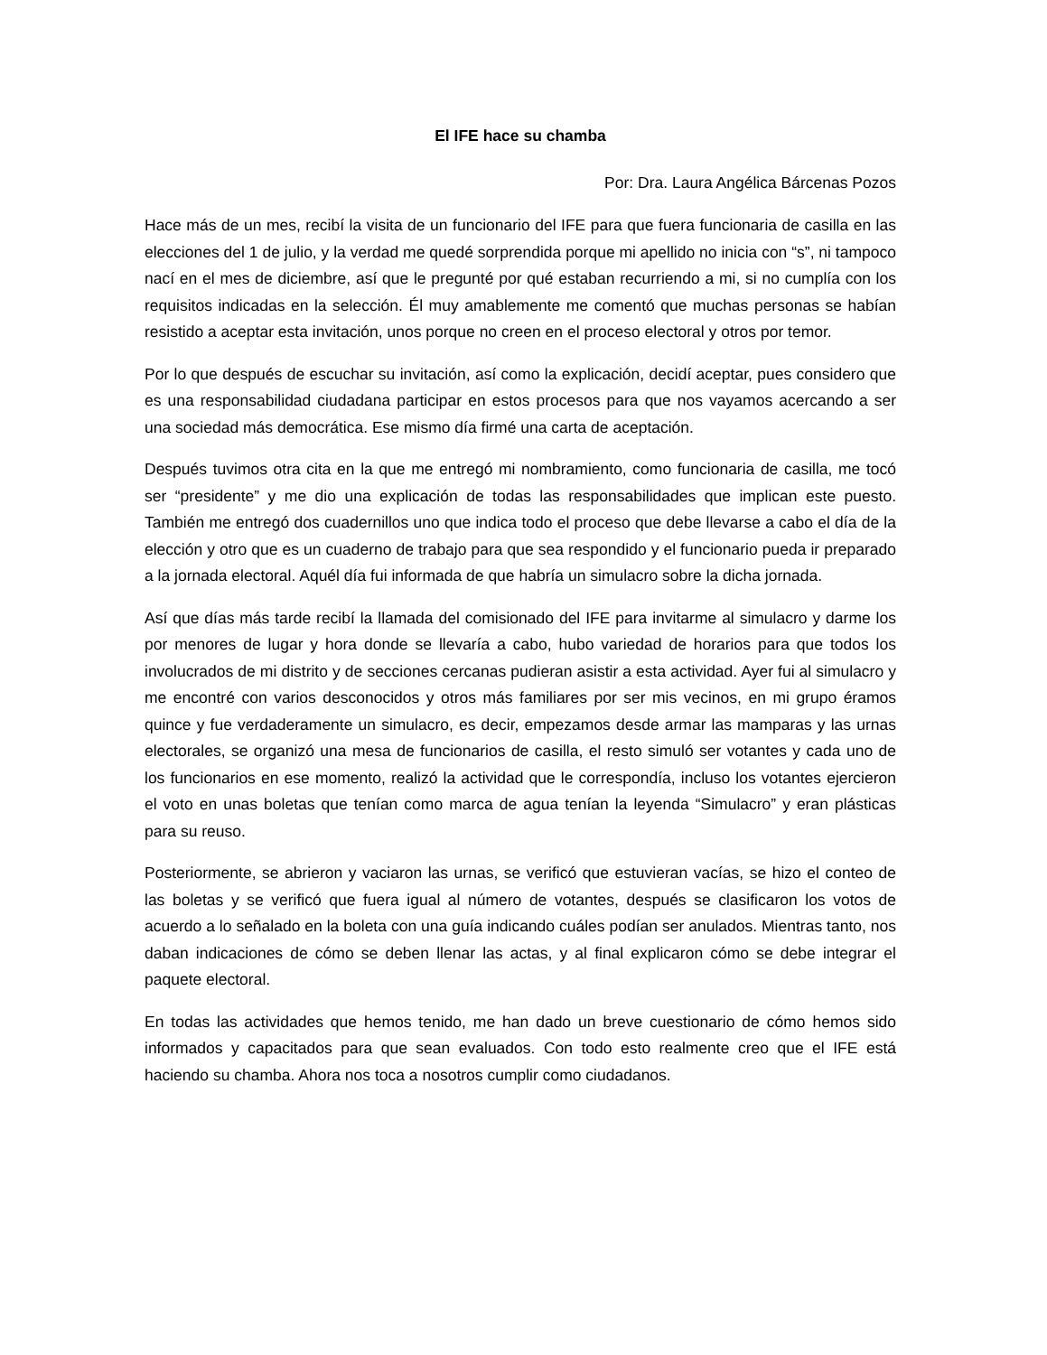El IFE hace su chamba
Por: Dra. Laura Angélica Bárcenas Pozos
Hace más de un mes, recibí la visita de un funcionario del IFE para que fuera funcionaria de casilla en las elecciones del 1 de julio, y la verdad me quedé sorprendida porque mi apellido no inicia con “s”, ni tampoco nací en el mes de diciembre, así que le pregunté por qué estaban recurriendo a mi, si no cumplía con los requisitos indicadas en la selección. Él muy amablemente me comentó que muchas personas se habían resistido a aceptar esta invitación, unos porque no creen en el proceso electoral y otros por temor.
Por lo que después de escuchar su invitación, así como la explicación, decidí aceptar, pues considero que es una responsabilidad ciudadana participar en estos procesos para que nos vayamos acercando a ser una sociedad más democrática. Ese mismo día firmé una carta de aceptación.
Después tuvimos otra cita en la que me entregó mi nombramiento, como funcionaria de casilla, me tocó ser “presidente” y me dio una explicación de todas las responsabilidades que implican este puesto. También me entregó dos cuadernillos uno que indica todo el proceso que debe llevarse a cabo el día de la elección y otro que es un cuaderno de trabajo para que sea respondido y el funcionario pueda ir preparado a la jornada electoral. Aquél día fui informada de que habría un simulacro sobre la dicha jornada.
Así que días más tarde recibí la llamada del comisionado del IFE para invitarme al simulacro y darme los por menores de lugar y hora donde se llevaría a cabo, hubo variedad de horarios para que todos los involucrados de mi distrito y de secciones cercanas pudieran asistir a esta actividad. Ayer fui al simulacro y me encontré con varios desconocidos y otros más familiares por ser mis vecinos, en mi grupo éramos quince y fue verdaderamente un simulacro, es decir, empezamos desde armar las mamparas y las urnas electorales, se organizó una mesa de funcionarios de casilla, el resto simuló ser votantes y cada uno de los funcionarios en ese momento, realizó la actividad que le correspondía, incluso los votantes ejercieron el voto en unas boletas que tenían como marca de agua tenían la leyenda “Simulacro” y eran plásticas para su reuso.
Posteriormente, se abrieron y vaciaron las urnas, se verificó que estuvieran vacías, se hizo el conteo de las boletas y se verificó que fuera igual al número de votantes, después se clasificaron los votos de acuerdo a lo señalado en la boleta con una guía indicando cuáles podían ser anulados. Mientras tanto, nos daban indicaciones de cómo se deben llenar las actas, y al final explicaron cómo se debe integrar el paquete electoral.
En todas las actividades que hemos tenido, me han dado un breve cuestionario de cómo hemos sido informados y capacitados para que sean evaluados. Con todo esto realmente creo que el IFE está haciendo su chamba. Ahora nos toca a nosotros cumplir como ciudadanos.